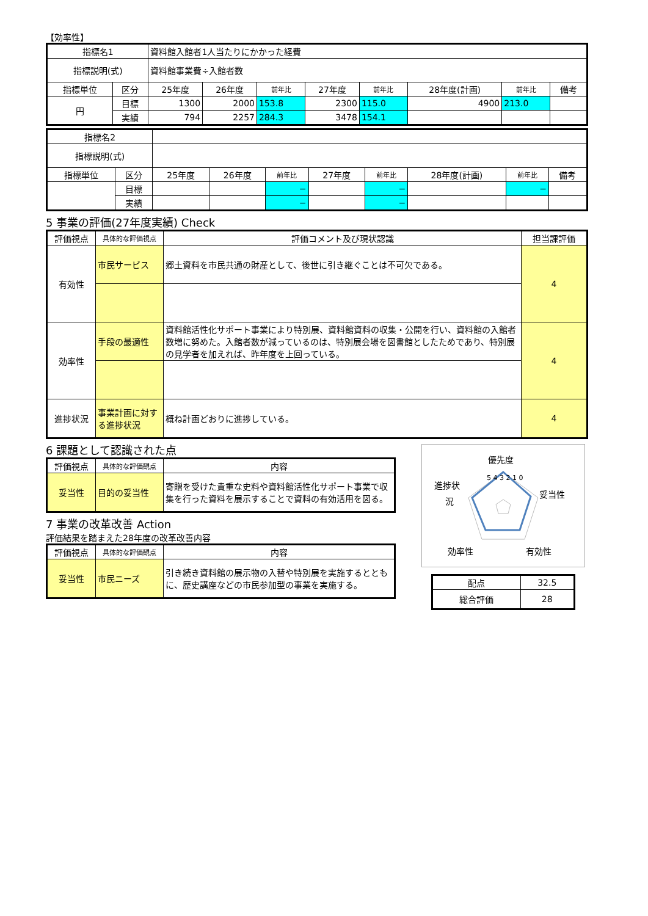【効率性】
| 指標名1 | | 資料館入館者1人当たりにかかった経費 | | | | | | | |
| 指標説明(式) | | 資料館事業費÷入館者数 | | | | | | | |
| 指標単位 | 区分 | 25年度 | 26年度 | 前年比 | 27年度 | 前年比 | 28年度(計画) | 前年比 | 備考 |
| 円 | 目標 | 1300 | 2000 | 153.8 | 2300 | 115.0 | 4900 | 213.0 | |
| | 実績 | 794 | 2257 | 284.3 | 3478 | 154.1 | | | |
| 指標名2 | | | | | | | | | |
| 指標説明(式) | | | | | | | | | |
| 指標単位 | 区分 | 25年度 | 26年度 | 前年比 | 27年度 | 前年比 | 28年度(計画) | 前年比 | 備考 |
| | 目標 | | | − | | − | | − | |
| | 実績 | | | − | | − | | | |
5 事業の評価(27年度実績) Check
| 評価視点 | 具体的な評価視点 | 評価コメント及び現状認識 | 担当課評価 |
| --- | --- | --- | --- |
| 有効性 | 市民サービス | 郷土資料を市民共通の財産として、後世に引き継ぐことは不可欠である。 | 4 |
| 効率性 | 手段の最適性 | 資料館活性化サポート事業により特別展、資料館資料の収集・公開を行い、資料館の入館者数増に努めた。入館者数が減っているのは、特別展会場を図書館としたためであり、特別展の見学者を加えれば、昨年度を上回っている。 | 4 |
| 進捗状況 | 事業計画に対する進捗状況 | 概ね計画どおりに進捗している。 | 4 |
6 課題として認識された点
| 評価視点 | 具体的な評価観点 | 内容 |
| --- | --- | --- |
| 妥当性 | 目的の妥当性 | 寄贈を受けた貴重な史料や資料館活性化サポート事業で収集を行った資料を展示することで資料の有効活用を図る。 |
7 事業の改革改善 Action
評価結果を踏まえた28年度の改革改善内容
| 評価視点 | 具体的な評価観点 | 内容 |
| --- | --- | --- |
| 妥当性 | 市民ニーズ | 引き続き資料館の展示物の入替や特別展を実施するとともに、歴史講座などの市民参加型の事業を実施する。 |
優先度
妥当性
有効性
効率性
進捗状
況
5 4 3 2 1 0
| 配点 | 32.5 |
| 総合評価 | 28 |